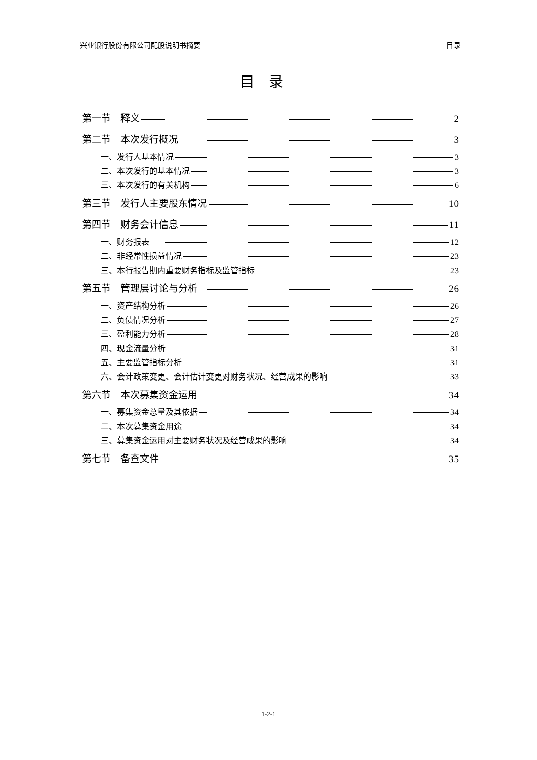兴业银行股份有限公司配股说明书摘要 目录
目录
第一节　释义 2
第二节　本次发行概况 3
一、发行人基本情况 3
二、本次发行的基本情况 3
三、本次发行的有关机构 6
第三节　发行人主要股东情况 10
第四节　财务会计信息 11
一、财务报表 12
二、非经常性损益情况 23
三、本行报告期内重要财务指标及监管指标 23
第五节　管理层讨论与分析 26
一、资产结构分析 26
二、负债情况分析 27
三、盈利能力分析 28
四、现金流量分析 31
五、主要监管指标分析 31
六、会计政策变更、会计估计变更对财务状况、经营成果的影响 33
第六节　本次募集资金运用 34
一、募集资金总量及其依据 34
二、本次募集资金用途 34
三、募集资金运用对主要财务状况及经营成果的影响 34
第七节　备查文件 35
1-2-1